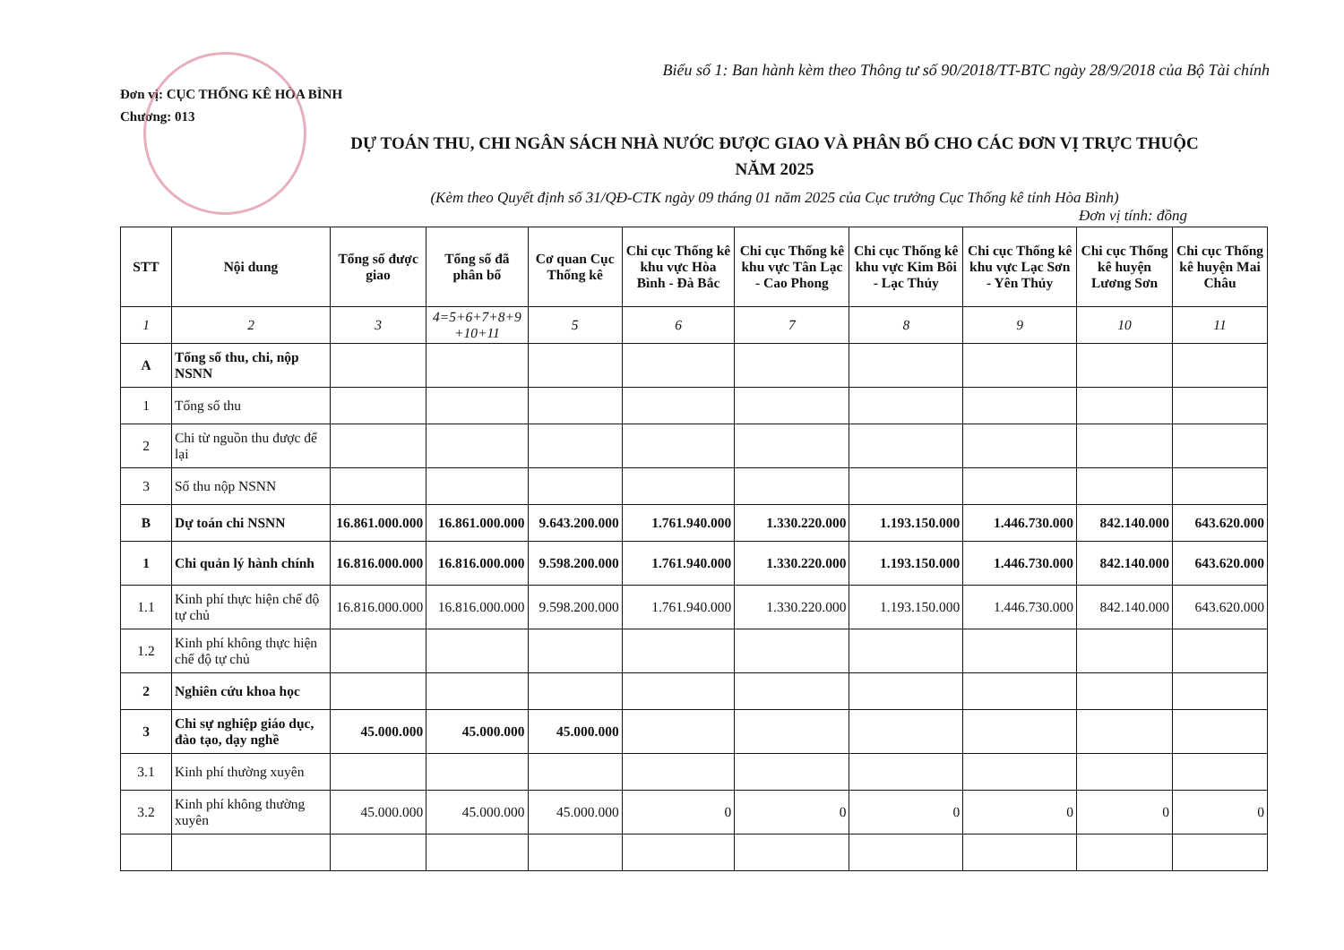Biểu số 1: Ban hành kèm theo Thông tư số 90/2018/TT-BTC ngày 28/9/2018 của Bộ Tài chính
Đơn vị: CỤC THỐNG KÊ HÒA BÌNH
Chương: 013
DỰ TOÁN THU, CHI NGÂN SÁCH NHÀ NƯỚC ĐƯỢC GIAO VÀ PHÂN BỔ CHO CÁC ĐƠN VỊ TRỰC THUỘC
NĂM 2025
(Kèm theo Quyết định số 31/QĐ-CTK ngày 09 tháng 01 năm 2025 của Cục trưởng Cục Thống kê tỉnh Hòa Bình)
Đơn vị tính: đồng
| STT | Nội dung | Tổng số được giao | Tổng số đã phân bổ | Cơ quan Cục Thống kê | Chi cục Thống kê khu vực Hòa Bình - Đà Bắc | Chi cục Thống kê khu vực Tân Lạc - Cao Phong | Chi cục Thống kê khu vực Kim Bôi - Lạc Thủy | Chi cục Thống kê khu vực Lạc Sơn - Yên Thủy | Chi cục Thống kê huyện Lương Sơn | Chi cục Thống kê huyện Mai Châu |
| --- | --- | --- | --- | --- | --- | --- | --- | --- | --- | --- |
| 1 | 2 | 3 | 4=5+6+7+8+9 +10+11 | 5 | 6 | 7 | 8 | 9 | 10 | 11 |
| A | Tổng số thu, chi, nộp NSNN | | | | | | | | | |
| 1 | Tổng số thu | | | | | | | | | |
| 2 | Chi từ nguồn thu được để lại | | | | | | | | | |
| 3 | Số thu nộp NSNN | | | | | | | | | |
| B | Dự toán chi NSNN | 16.861.000.000 | 16.861.000.000 | 9.643.200.000 | 1.761.940.000 | 1.330.220.000 | 1.193.150.000 | 1.446.730.000 | 842.140.000 | 643.620.000 |
| 1 | Chi quản lý hành chính | 16.816.000.000 | 16.816.000.000 | 9.598.200.000 | 1.761.940.000 | 1.330.220.000 | 1.193.150.000 | 1.446.730.000 | 842.140.000 | 643.620.000 |
| 1.1 | Kinh phí thực hiện chế độ tự chủ | 16.816.000.000 | 16.816.000.000 | 9.598.200.000 | 1.761.940.000 | 1.330.220.000 | 1.193.150.000 | 1.446.730.000 | 842.140.000 | 643.620.000 |
| 1.2 | Kinh phí không thực hiện chế độ tự chủ | | | | | | | | | |
| 2 | Nghiên cứu khoa học | | | | | | | | | |
| 3 | Chi sự nghiệp giáo dục, đào tạo, dạy nghề | 45.000.000 | 45.000.000 | 45.000.000 | | | | | | |
| 3.1 | Kinh phí thường xuyên | | | | | | | | | |
| 3.2 | Kinh phí không thường xuyên | 45.000.000 | 45.000.000 | 45.000.000 | 0 | 0 | 0 | 0 | 0 | 0 |